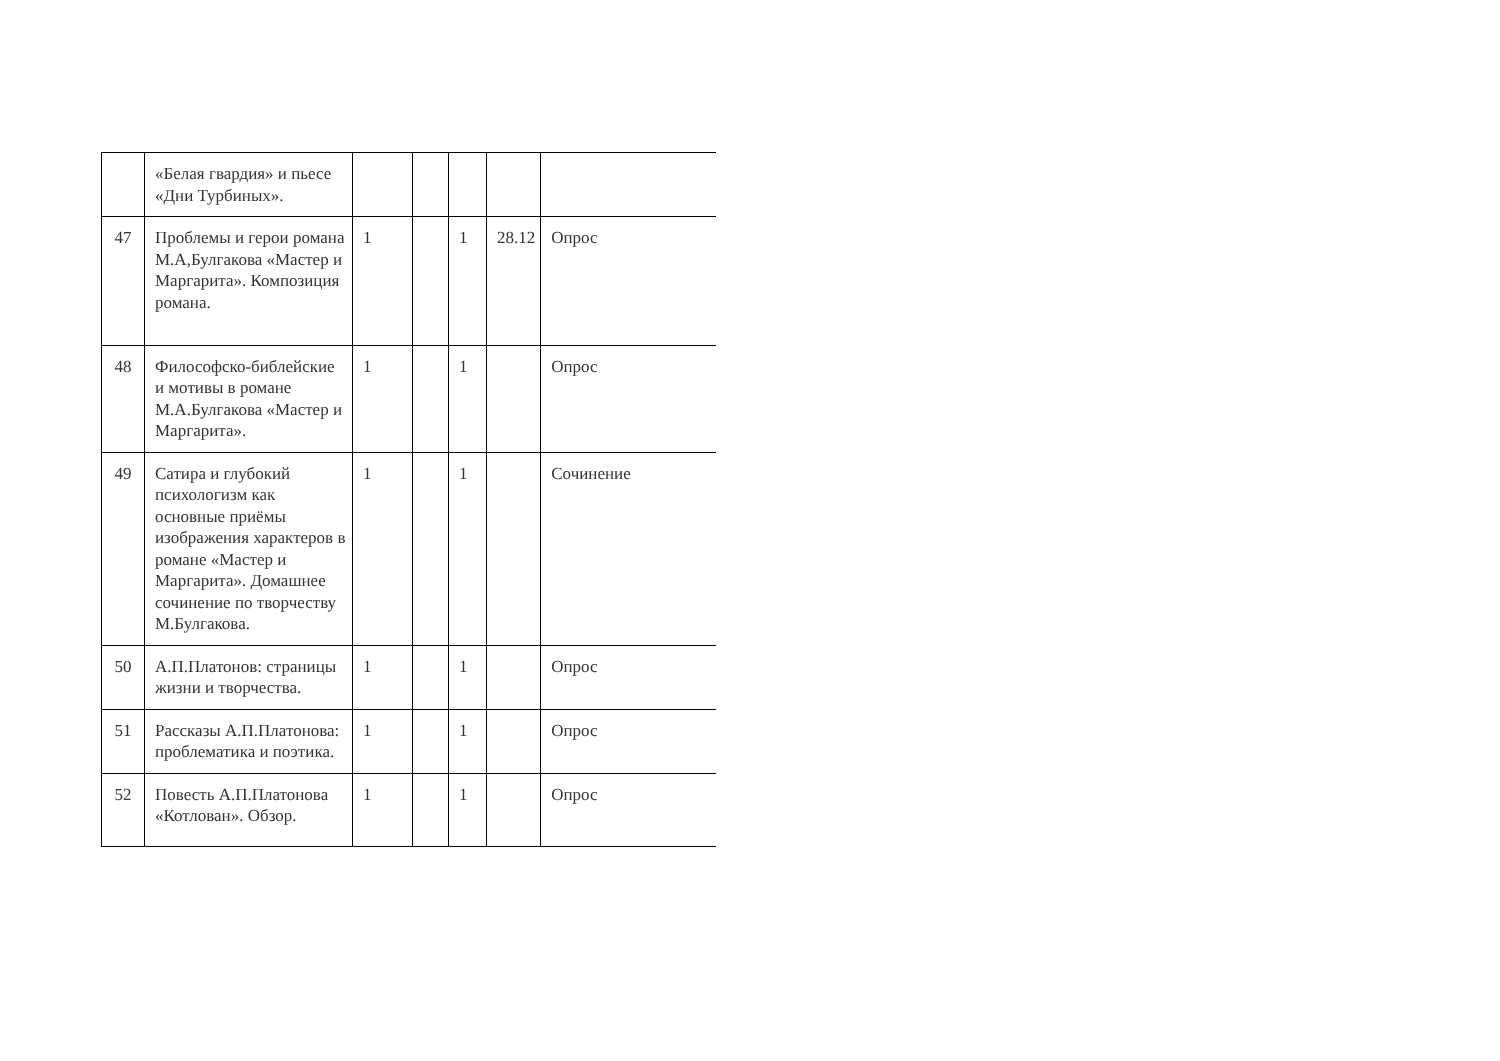| | «Белая гвардия» и пьесе «Дни Турбиных». | | | | | |
| 47 | Проблемы и герои романа М.А,Булгакова «Мастер и Маргарита». Композиция романа. | 1 | | 1 | 28.12 | Опрос |
| 48 | Философско-библейские и мотивы в романе М.А.Булгакова «Мастер и Маргарита». | 1 | | 1 | | Опрос |
| 49 | Сатира и глубокий психологизм как основные приёмы изображения характеров в романе «Мастер и Маргарита». Домашнее сочинение по творчеству М.Булгакова. | 1 | | 1 | | Сочинение |
| 50 | А.П.Платонов: страницы жизни и творчества. | 1 | | 1 | | Опрос |
| 51 | Рассказы А.П.Платонова: проблематика и поэтика. | 1 | | 1 | | Опрос |
| 52 | Повесть А.П.Платонова «Котлован». Обзор. | 1 | | 1 | | Опрос |